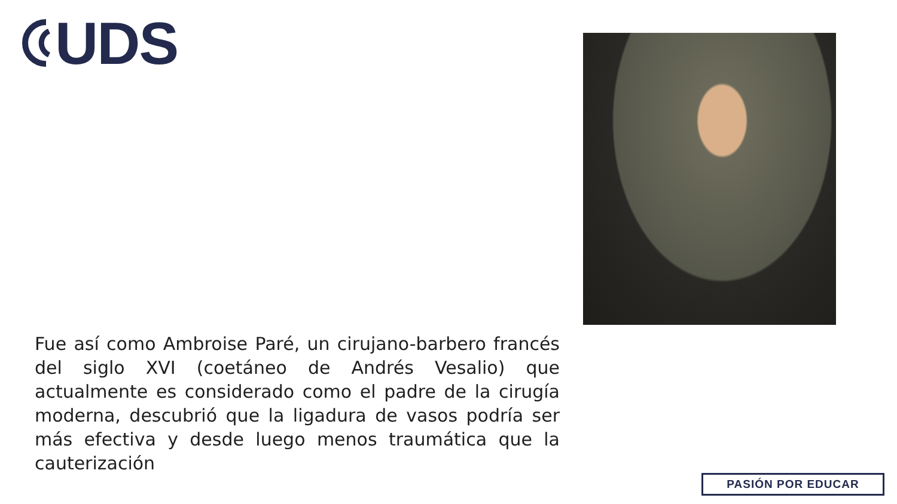UDS
Fue así como Ambroise Paré, un cirujano-barbero francés del siglo XVI (coetáneo de Andrés Vesalio) que actualmente es considerado como el padre de la cirugía moderna, descubrió que la ligadura de vasos podría ser más efectiva y desde luego menos traumática que la cauterización
PASIÓN POR EDUCAR